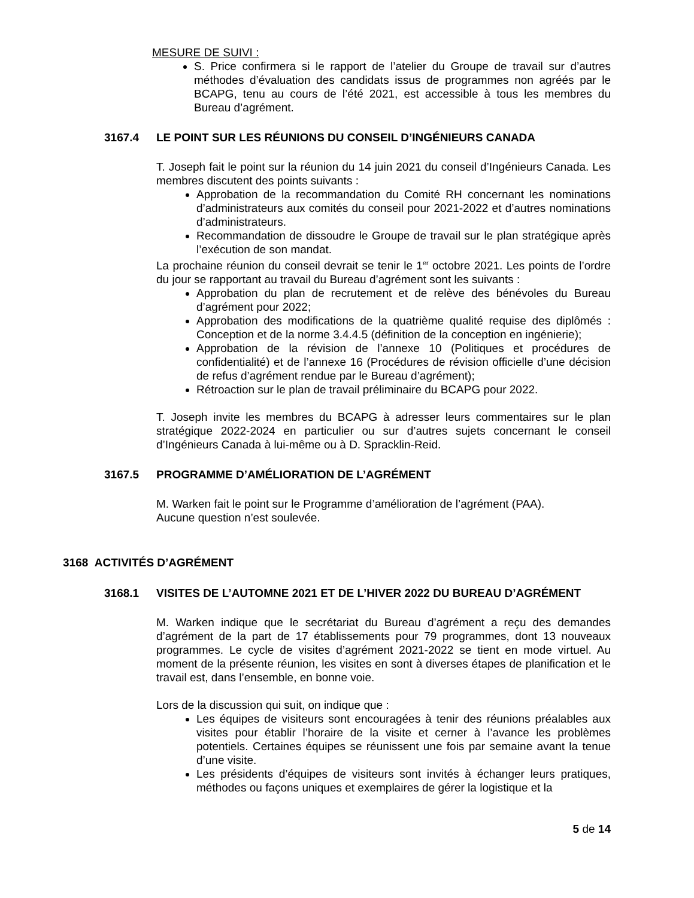MESURE DE SUIVI :
S. Price confirmera si le rapport de l’atelier du Groupe de travail sur d’autres méthodes d’évaluation des candidats issus de programmes non agréés par le BCAPG, tenu au cours de l’été 2021, est accessible à tous les membres du Bureau d’agrément.
3167.4 LE POINT SUR LES RÉUNIONS DU CONSEIL D’INGÉNIEURS CANADA
T. Joseph fait le point sur la réunion du 14 juin 2021 du conseil d’Ingénieurs Canada. Les membres discutent des points suivants :
Approbation de la recommandation du Comité RH concernant les nominations d’administrateurs aux comités du conseil pour 2021-2022 et d’autres nominations d’administrateurs.
Recommandation de dissoudre le Groupe de travail sur le plan stratégique après l’exécution de son mandat.
La prochaine réunion du conseil devrait se tenir le 1<sup>er</sup> octobre 2021. Les points de l’ordre du jour se rapportant au travail du Bureau d’agrément sont les suivants :
Approbation du plan de recrutement et de relève des bénévoles du Bureau d’agrément pour 2022;
Approbation des modifications de la quatrième qualité requise des diplômés : Conception et de la norme 3.4.4.5 (définition de la conception en ingénierie);
Approbation de la révision de l’annexe 10 (Politiques et procédures de confidentialité) et de l’annexe 16 (Procédures de révision officielle d’une décision de refus d’agrément rendue par le Bureau d’agrément);
Rétroaction sur le plan de travail préliminaire du BCAPG pour 2022.
T. Joseph invite les membres du BCAPG à adresser leurs commentaires sur le plan stratégique 2022-2024 en particulier ou sur d’autres sujets concernant le conseil d’Ingénieurs Canada à lui-même ou à D. Spracklin-Reid.
3167.5 PROGRAMME D’AMÉLIORATION DE L’AGRÉMENT
M. Warken fait le point sur le Programme d’amélioration de l’agrément (PAA).
Aucune question n’est soulevée.
3168 ACTIVITÉS D’AGRÉMENT
3168.1 VISITES DE L’AUTOMNE 2021 ET DE L’HIVER 2022 DU BUREAU D’AGRÉMENT
M. Warken indique que le secrétariat du Bureau d’agrément a reçu des demandes d’agrément de la part de 17 établissements pour 79 programmes, dont 13 nouveaux programmes. Le cycle de visites d’agrément 2021-2022 se tient en mode virtuel. Au moment de la présente réunion, les visites en sont à diverses étapes de planification et le travail est, dans l’ensemble, en bonne voie.
Lors de la discussion qui suit, on indique que :
Les équipes de visiteurs sont encouragées à tenir des réunions préalables aux visites pour établir l’horaire de la visite et cerner à l’avance les problèmes potentiels. Certaines équipes se réunissent une fois par semaine avant la tenue d’une visite.
Les présidents d’équipes de visiteurs sont invités à échanger leurs pratiques, méthodes ou façons uniques et exemplaires de gérer la logistique et la
5 de 14